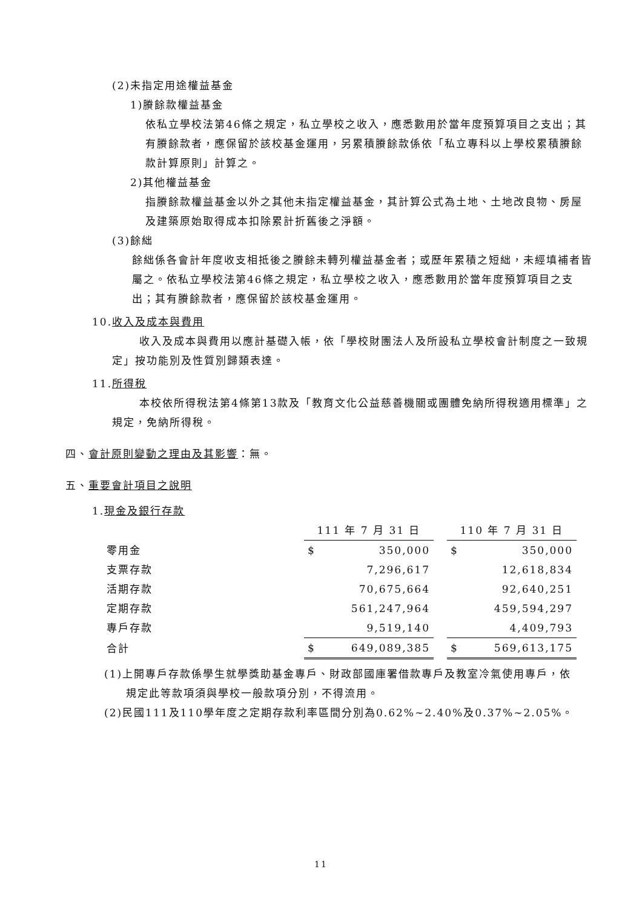(2)未指定用途權益基金
1)賸餘款權益基金
依私立學校法第46條之規定，私立學校之收入，應悉數用於當年度預算項目之支出；其有賸餘款者，應保留於該校基金運用，另累積賸餘款係依「私立專科以上學校累積賸餘款計算原則」計算之。
2)其他權益基金
指賸餘款權益基金以外之其他未指定權益基金，其計算公式為土地、土地改良物、房屋及建築原始取得成本扣除累計折舊後之淨額。
(3)餘絀
餘絀係各會計年度收支相抵後之賸餘未轉列權益基金者；或歷年累積之短絀，未經填補者皆屬之。依私立學校法第46條之規定，私立學校之收入，應悉數用於當年度預算項目之支出；其有賸餘款者，應保留於該校基金運用。
10.收入及成本與費用
收入及成本與費用以應計基礎入帳，依「學校財團法人及所設私立學校會計制度之一致規定」按功能別及性質別歸類表達。
11.所得稅
本校依所得稅法第4條第13款及「教育文化公益慈善機關或團體免納所得稅適用標準」之規定，免納所得稅。
四、會計原則變動之理由及其影響：無。
五、重要會計項目之說明
1.現金及銀行存款
| | 111 年 7 月 31 日 | | | 110 年 7 月 31 日 | |
| 零用金 | $ | 350,000 | | $ | 350,000 |
| 支票存款 | | 7,296,617 | | | 12,618,834 |
| 活期存款 | | 70,675,664 | | | 92,640,251 |
| 定期存款 | | 561,247,964 | | | 459,594,297 |
| 專戶存款 | | 9,519,140 | | | 4,409,793 |
| 合計 | $ | 649,089,385 | | $ | 569,613,175 |
(1)上開專戶存款係學生就學獎助基金專戶、財政部國庫署借款專戶及教室冷氣使用專戶，依規定此等款項須與學校一般款項分別，不得流用。
(2)民國111及110學年度之定期存款利率區間分別為0.62%~2.40%及0.37%~2.05%。
11